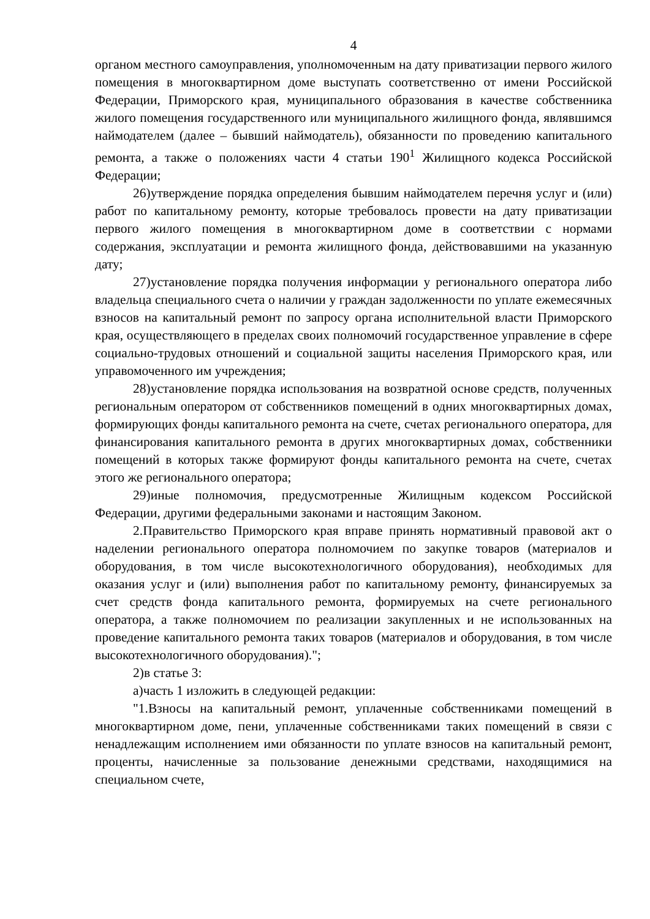4
органом местного самоуправления, уполномоченным на дату приватизации первого жилого помещения в многоквартирном доме выступать соответственно от имени Российской Федерации, Приморского края, муниципального образования в качестве собственника жилого помещения государственного или муниципального жилищного фонда, являвшимся наймодателем (далее – бывший наймодатель), обязанности по проведению капитального ремонта, а также о положениях части 4 статьи 190<sup>1</sup> Жилищного кодекса Российской Федерации;
26)утверждение порядка определения бывшим наймодателем перечня услуг и (или) работ по капитальному ремонту, которые требовалось провести на дату приватизации первого жилого помещения в многоквартирном доме в соответствии с нормами содержания, эксплуатации и ремонта жилищного фонда, действовавшими на указанную дату;
27)установление порядка получения информации у регионального оператора либо владельца специального счета о наличии у граждан задолженности по уплате ежемесячных взносов на капитальный ремонт по запросу органа исполнительной власти Приморского края, осуществляющего в пределах своих полномочий государственное управление в сфере социально-трудовых отношений и социальной защиты населения Приморского края, или управомоченного им учреждения;
28)установление порядка использования на возвратной основе средств, полученных региональным оператором от собственников помещений в одних многоквартирных домах, формирующих фонды капитального ремонта на счете, счетах регионального оператора, для финансирования капитального ремонта в других многоквартирных домах, собственники помещений в которых также формируют фонды капитального ремонта на счете, счетах этого же регионального оператора;
29)иные полномочия, предусмотренные Жилищным кодексом Российской Федерации, другими федеральными законами и настоящим Законом.
2.Правительство Приморского края вправе принять нормативный правовой акт о наделении регионального оператора полномочием по закупке товаров (материалов и оборудования, в том числе высокотехнологичного оборудования), необходимых для оказания услуг и (или) выполнения работ по капитальному ремонту, финансируемых за счет средств фонда капитального ремонта, формируемых на счете регионального оператора, а также полномочием по реализации закупленных и не использованных на проведение капитального ремонта таких товаров (материалов и оборудования, в том числе высокотехнологичного оборудования).";
2)в статье 3:
а)часть 1 изложить в следующей редакции:
"1.Взносы на капитальный ремонт, уплаченные собственниками помещений в многоквартирном доме, пени, уплаченные собственниками таких помещений в связи с ненадлежащим исполнением ими обязанности по уплате взносов на капитальный ремонт, проценты, начисленные за пользование денежными средствами, находящимися на специальном счете,